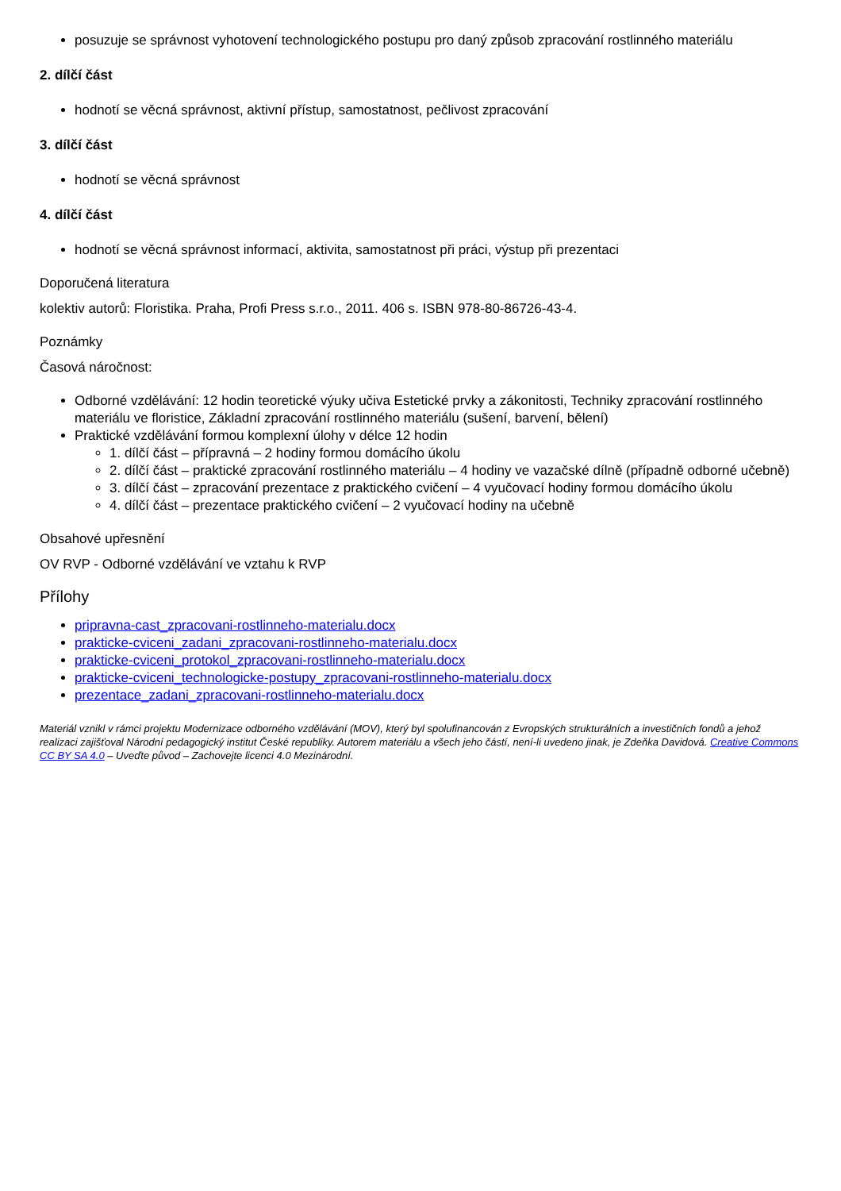posuzuje se správnost vyhotovení technologického postupu pro daný způsob zpracování rostlinného materiálu
2. dílčí část
hodnotí se věcná správnost, aktivní přístup, samostatnost, pečlivost zpracování
3. dílčí část
hodnotí se věcná správnost
4. dílčí část
hodnotí se věcná správnost informací, aktivita, samostatnost při práci, výstup při prezentaci
Doporučená literatura
kolektiv autorů: Floristika. Praha, Profi Press s.r.o., 2011. 406 s. ISBN 978-80-86726-43-4.
Poznámky
Časová náročnost:
Odborné vzdělávání: 12 hodin teoretické výuky učiva Estetické prvky a zákonitosti, Techniky zpracování rostlinného materiálu ve floristice, Základní zpracování rostlinného materiálu (sušení, barvení, bělení)
Praktické vzdělávání formou komplexní úlohy v délce 12 hodin
1. dílčí část – přípravná – 2 hodiny formou domácího úkolu
2. dílčí část – praktické zpracování rostlinného materiálu – 4 hodiny ve vazačské dílně (případně odborné učebně)
3. dílčí část – zpracování prezentace z praktického cvičení – 4 vyučovací hodiny formou domácího úkolu
4. dílčí část – prezentace praktického cvičení – 2 vyučovací hodiny na učebně
Obsahové upřesnění
OV RVP - Odborné vzdělávání ve vztahu k RVP
Přílohy
pripravna-cast_zpracovani-rostlinneho-materialu.docx
prakticke-cviceni_zadani_zpracovani-rostlinneho-materialu.docx
prakticke-cviceni_protokol_zpracovani-rostlinneho-materialu.docx
prakticke-cviceni_technologicke-postupy_zpracovani-rostlinneho-materialu.docx
prezentace_zadani_zpracovani-rostlinneho-materialu.docx
Materiál vznikl v rámci projektu Modernizace odborného vzdělávání (MOV), který byl spolufinancován z Evropských strukturálních a investičních fondů a jehož realizaci zajišťoval Národní pedagogický institut České republiky. Autorem materiálu a všech jeho částí, není-li uvedeno jinak, je Zdeňka Davidová. Creative Commons CC BY SA 4.0 – Uveďte původ – Zachovejte licenci 4.0 Mezinárodní.